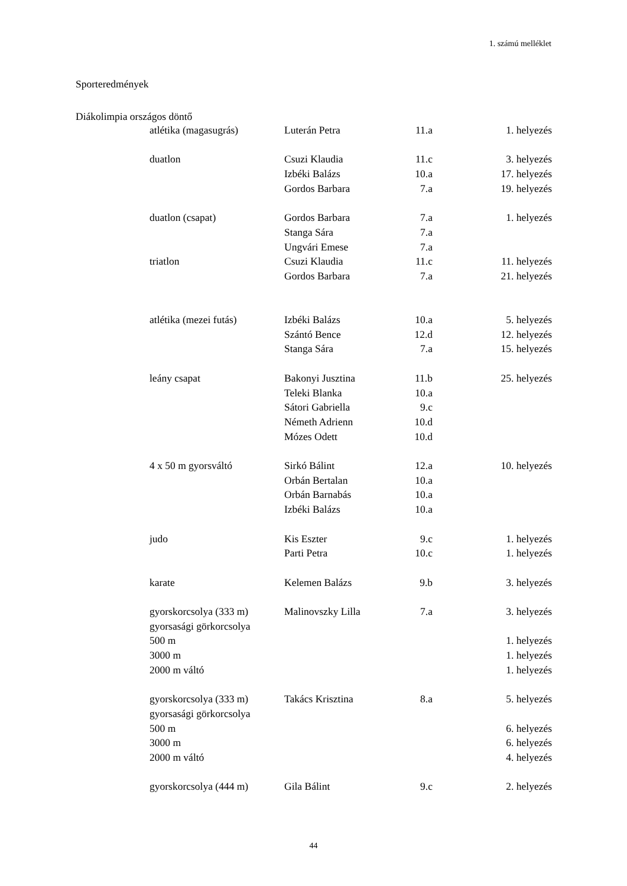1. számú melléklet
Sporteredmények
Diákolimpia országos döntő
| atlétika (magasugrás) | Luterán Petra | 11.a | 1. helyezés |
| duatlon | Csuzi Klaudia | 11.c | 3. helyezés |
| | Izbéki Balázs | 10.a | 17. helyezés |
| | Gordos Barbara | 7.a | 19. helyezés |
| duatlon (csapat) | Gordos Barbara | 7.a | 1. helyezés |
| | Stanga Sára | 7.a | |
| | Ungvári Emese | 7.a | |
| triatlon | Csuzi Klaudia | 11.c | 11. helyezés |
| | Gordos Barbara | 7.a | 21. helyezés |
| atlétika (mezei futás) | Izbéki Balázs | 10.a | 5. helyezés |
| | Szántó Bence | 12.d | 12. helyezés |
| | Stanga Sára | 7.a | 15. helyezés |
| leány csapat | Bakonyi Jusztina | 11.b | 25. helyezés |
| | Teleki Blanka | 10.a | |
| | Sátori Gabriella | 9.c | |
| | Németh Adrienn | 10.d | |
| | Mózes Odett | 10.d | |
| 4 x 50 m gyorsváltó | Sirkó Bálint | 12.a | 10. helyezés |
| | Orbán Bertalan | 10.a | |
| | Orbán Barnabás | 10.a | |
| | Izbéki Balázs | 10.a | |
| judo | Kis Eszter | 9.c | 1. helyezés |
| | Parti Petra | 10.c | 1. helyezés |
| karate | Kelemen Balázs | 9.b | 3. helyezés |
| gyorskorcsolya (333 m) | Malinovszky Lilla | 7.a | 3. helyezés |
| gyorsasági görkorcsolya | | | |
| 500 m | | | 1. helyezés |
| 3000 m | | | 1. helyezés |
| 2000 m váltó | | | 1. helyezés |
| gyorskorcsolya (333 m) | Takács Krisztina | 8.a | 5. helyezés |
| gyorsasági görkorcsolya | | | |
| 500 m | | | 6. helyezés |
| 3000 m | | | 6. helyezés |
| 2000 m váltó | | | 4. helyezés |
| gyorskorcsolya (444 m) | Gila Bálint | 9.c | 2. helyezés |
44